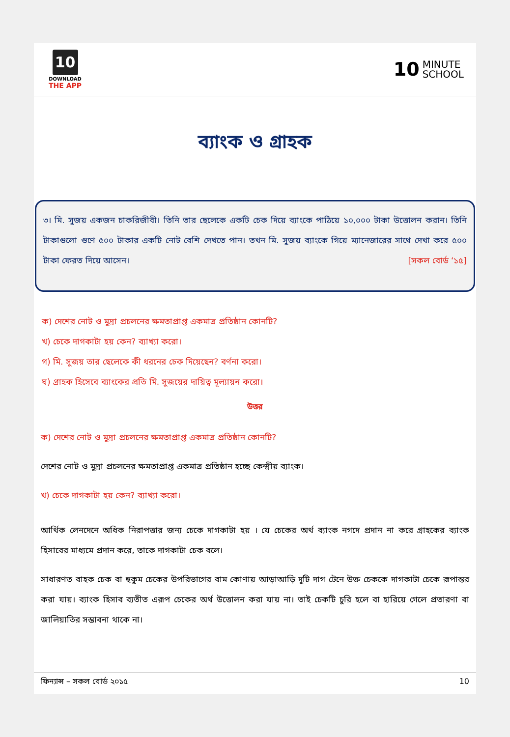10
DOWNLOAD
THE APP
10 MINUTE
SCHOOL
ব্যাংক ও গ্রাহক
৩। মি. সুজয় একজন চাকরিজীবী। তিনি তার ছেলেকে একটি চেক দিয়ে ব্যাংকে পাঠিয়ে ১০,০০০ টাকা উত্তোলন করান। তিনি টাকাগুলো গুণে ৫০০ টাকার একটি নোট বেশি দেখতে পান। তখন মি. সুজয় ব্যাংকে গিয়ে ম্যানেজারের সাথে দেখা করে ৫০০ টাকা ফেরত দিয়ে আসেন। [সকল বোর্ড ‘১৫]
ক) দেশের নোট ও মুদ্রা প্রচলনের ক্ষমতাপ্রাপ্ত একমাত্র প্রতিষ্ঠান কোনটি?
খ) চেকে দাগকাটা হয় কেন? ব্যাখ্যা করো।
গ) মি. সুজয় তার ছেলেকে কী ধরনের চেক দিয়েছেন? বর্ণনা করো।
ঘ) গ্রাহক হিসেবে ব্যাংকের প্রতি মি. সুজয়ের দায়িত্ব মূল্যায়ন করো।
উত্তর
ক) দেশের নোট ও মুদ্রা প্রচলনের ক্ষমতাপ্রাপ্ত একমাত্র প্রতিষ্ঠান কোনটি?
দেশের নোট ও মুদ্রা প্রচলনের ক্ষমতাপ্রাপ্ত একমাত্র প্রতিষ্ঠান হচ্ছে কেন্দ্রীয় ব্যাংক।
খ) চেকে দাগকাটা হয় কেন? ব্যাখ্যা করো।
আর্থিক লেনদেনে অধিক নিরাপত্তার জন্য চেকে দাগকাটা হয় । যে চেকের অর্থ ব্যাংক নগদে প্রদান না করে গ্রাহকের ব্যাংক হিসাবের মাধ্যমে প্রদান করে, তাকে দাগকাটা চেক বলে।
সাধারণত বাহক চেক বা হুকুম চেকের উপরিভাগের বাম কোণায় আড়াআড়ি দুটি দাগ টেনে উক্ত চেককে দাগকাটা চেকে রূপান্তর করা যায়। ব্যাংক হিসাব ব্যতীত এরূপ চেকের অর্থ উত্তোলন করা যায় না। তাই চেকটি চুরি হলে বা হারিয়ে গেলে প্রতারণা বা জালিয়াতির সম্ভাবনা থাকে না।
ফিন্যান্স – সকল বোর্ড ২০১৫ 10